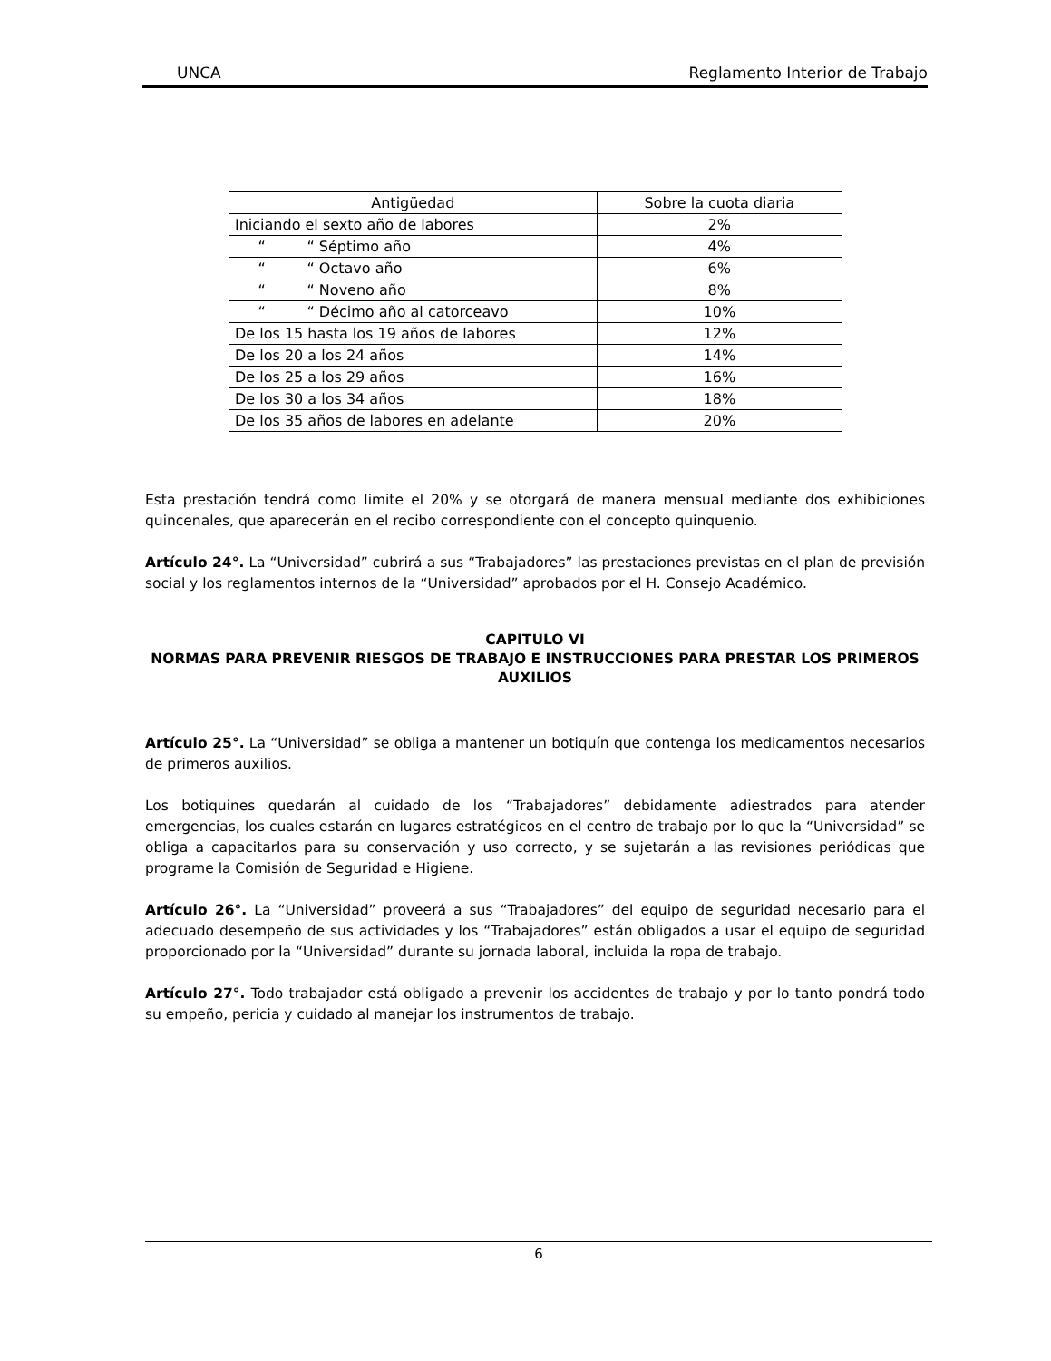UNCA Reglamento Interior de Trabajo
| Antigüedad | Sobre la cuota diaria |
| --- | --- |
| Iniciando el sexto año de labores | 2% |
| “ “ Séptimo año | 4% |
| “ “ Octavo año | 6% |
| “ “ Noveno año | 8% |
| “ “ Décimo año al catorceavo | 10% |
| De los 15 hasta los 19 años de labores | 12% |
| De los 20 a los 24 años | 14% |
| De los 25 a los 29 años | 16% |
| De los 30 a los 34 años | 18% |
| De los 35 años de labores en adelante | 20% |
Esta prestación tendrá como limite el 20% y se otorgará de manera mensual mediante dos exhibiciones quincenales, que aparecerán en el recibo correspondiente con el concepto quinquenio.
Artículo 24°. La “Universidad” cubrirá a sus “Trabajadores” las prestaciones previstas en el plan de previsión social y los reglamentos internos de la “Universidad” aprobados por el H. Consejo Académico.
CAPITULO VI
NORMAS PARA PREVENIR RIESGOS DE TRABAJO E INSTRUCCIONES PARA PRESTAR LOS PRIMEROS AUXILIOS
Artículo 25°. La “Universidad” se obliga a mantener un botiquín que contenga los medicamentos necesarios de primeros auxilios.
Los botiquines quedarán al cuidado de los “Trabajadores” debidamente adiestrados para atender emergencias, los cuales estarán en lugares estratégicos en el centro de trabajo por lo que la “Universidad” se obliga a capacitarlos para su conservación y uso correcto, y se sujetarán a las revisiones periódicas que programe la Comisión de Seguridad e Higiene.
Artículo 26°. La “Universidad” proveerá a sus “Trabajadores” del equipo de seguridad necesario para el adecuado desempeño de sus actividades y los “Trabajadores” están obligados a usar el equipo de seguridad proporcionado por la “Universidad” durante su jornada laboral, incluida la ropa de trabajo.
Artículo 27°. Todo trabajador está obligado a prevenir los accidentes de trabajo y por lo tanto pondrá todo su empeño, pericia y cuidado al manejar los instrumentos de trabajo.
6